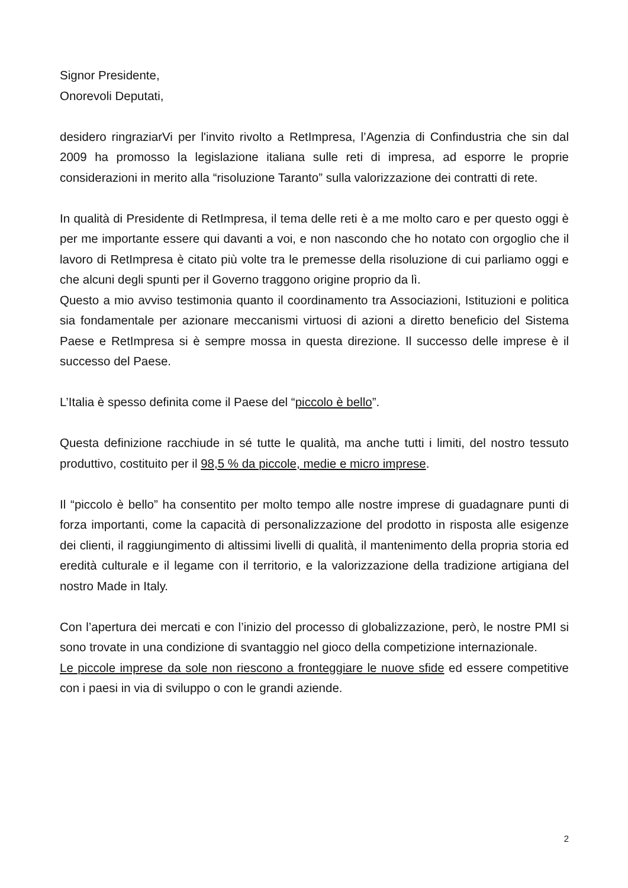Signor Presidente,
Onorevoli Deputati,
desidero ringraziarVi per l'invito rivolto a RetImpresa, l’Agenzia di Confindustria che sin dal 2009 ha promosso la legislazione italiana sulle reti di impresa, ad esporre le proprie considerazioni in merito alla “risoluzione Taranto” sulla valorizzazione dei contratti di rete.
In qualità di Presidente di RetImpresa, il tema delle reti è a me molto caro e per questo oggi è per me importante essere qui davanti a voi, e non nascondo che ho notato con orgoglio che il lavoro di RetImpresa è citato più volte tra le premesse della risoluzione di cui parliamo oggi e che alcuni degli spunti per il Governo traggono origine proprio da lì.
Questo a mio avviso testimonia quanto il coordinamento tra Associazioni, Istituzioni e politica sia fondamentale per azionare meccanismi virtuosi di azioni a diretto beneficio del Sistema Paese e RetImpresa si è sempre mossa in questa direzione. Il successo delle imprese è il successo del Paese.
L’Italia è spesso definita come il Paese del “piccolo è bello”.
Questa definizione racchiude in sé tutte le qualità, ma anche tutti i limiti, del nostro tessuto produttivo, costituito per il 98,5 % da piccole, medie e micro imprese.
Il “piccolo è bello” ha consentito per molto tempo alle nostre imprese di guadagnare punti di forza importanti, come la capacità di personalizzazione del prodotto in risposta alle esigenze dei clienti, il raggiungimento di altissimi livelli di qualità, il mantenimento della propria storia ed eredità culturale e il legame con il territorio, e la valorizzazione della tradizione artigiana del nostro Made in Italy.
Con l’apertura dei mercati e con l’inizio del processo di globalizzazione, però, le nostre PMI si sono trovate in una condizione di svantaggio nel gioco della competizione internazionale.
Le piccole imprese da sole non riescono a fronteggiare le nuove sfide ed essere competitive con i paesi in via di sviluppo o con le grandi aziende.
2